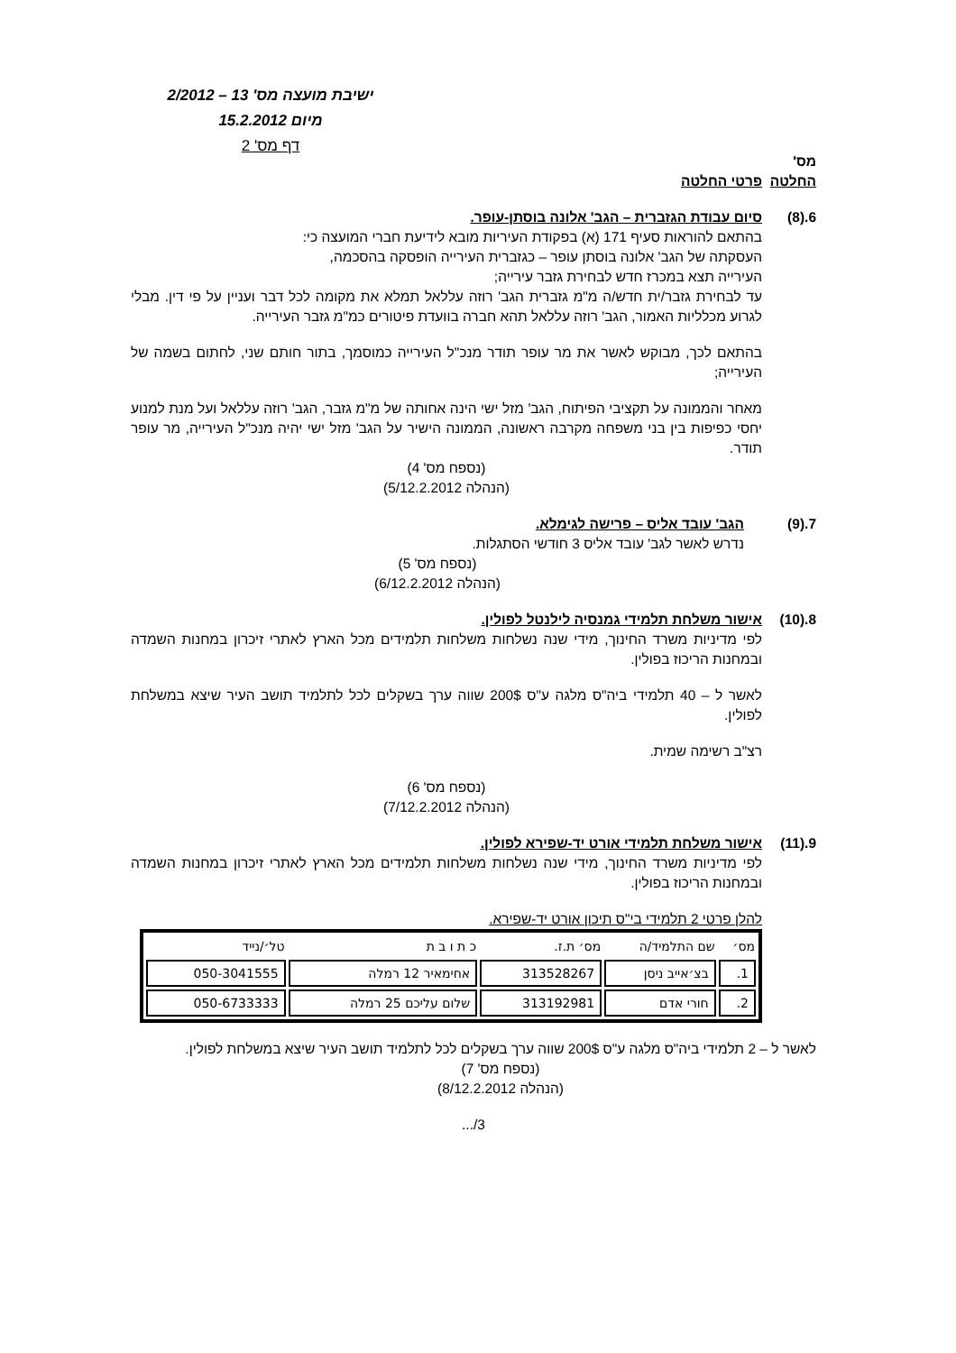ישיבת מועצה מס' 13 – 2/2012
מיום 15.2.2012
דף מס' 2
מס'
החלטה
פרטי החלטה
6.(8) סיום עבודת הגזברית – הגב' אלונה בוסתן-עופר.
בהתאם להוראות סעיף 171 (א) בפקודת העיריות מובא לידיעת חברי המועצה כי:
העסקתה של הגב' אלונה בוסתן עופר – כגזברית העירייה הופסקה בהסכמה,
העירייה תצא במכרז חדש לבחירת גזבר עירייה;
עד לבחירת גזבר/ית חדש/ה מ"מ גזברית הגב' רוזה עללאל תמלא את מקומה לכל דבר ועניין על פי דין. מבלי לגרוע מכלליות האמור, הגב' רוזה עללאל תהא חברה בוועדת פיטורים כמ"מ גזבר העירייה.
בהתאם לכך, מבוקש לאשר את מר עופר תודר מנכ"ל העירייה כמוסמך, בתור חותם שני, לחתום בשמה של העירייה;
מאחר והממונה על תקציבי הפיתוח, הגב' מזל ישי הינה אחותה של מ"מ גזבר, הגב' רוזה עללאל ועל מנת למנוע יחסי כפיפות בין בני משפחה מקרבה ראשונה, הממונה הישיר על הגב' מזל ישי יהיה מנכ"ל העירייה, מר עופר תודר.
(נספח מס' 4)
(הנהלה 5/12.2.2012)
7.(9) הגב' עובד אליס – פרישה לגימלא.
נדרש לאשר לגב' עובד אליס 3 חודשי הסתגלות.
(נספח מס' 5)
(הנהלה 6/12.2.2012)
8.(10) אישור משלחת תלמידי גמנסיה לילנטל לפולין.
לפי מדיניות משרד החינוך, מידי שנה נשלחות משלחות תלמידים מכל הארץ לאתרי זיכרון במחנות השמדה ובמחנות הריכוז בפולין.
לאשר ל – 40 תלמידי ביה"ס מלגה ע"ס 200$ שווה ערך בשקלים לכל לתלמיד תושב העיר שיצא במשלחת לפולין.
רצ"ב רשימה שמית.
(נספח מס' 6)
(הנהלה 7/12.2.2012)
9.(11) אישור משלחת תלמידי אורט יד-שפירא לפולין.
לפי מדיניות משרד החינוך, מידי שנה נשלחות משלחות תלמידים מכל הארץ לאתרי זיכרון במחנות השמדה ובמחנות הריכוז בפולין.
להלן פרטי 2 תלמידי בי"ס תיכון אורט יד-שפירא.
| מס׳ | שם התלמיד/ה | מס׳ ת.ז. | כ ת ו ב ת | טל׳/נייד |
| --- | --- | --- | --- | --- |
| 1. | בצ׳אייב ניסן | 313528267 | אחימאיר 12 רמלה | 050-3041555 |
| 2. | חורי אדם | 313192981 | שלום עליכם 25 רמלה | 050-6733333 |
לאשר ל – 2 תלמידי ביה"ס מלגה ע"ס 200$ שווה ערך בשקלים לכל לתלמיד תושב העיר שיצא במשלחת לפולין.
(נספח מס' 7)
(הנהלה 8/12.2.2012)
3/...